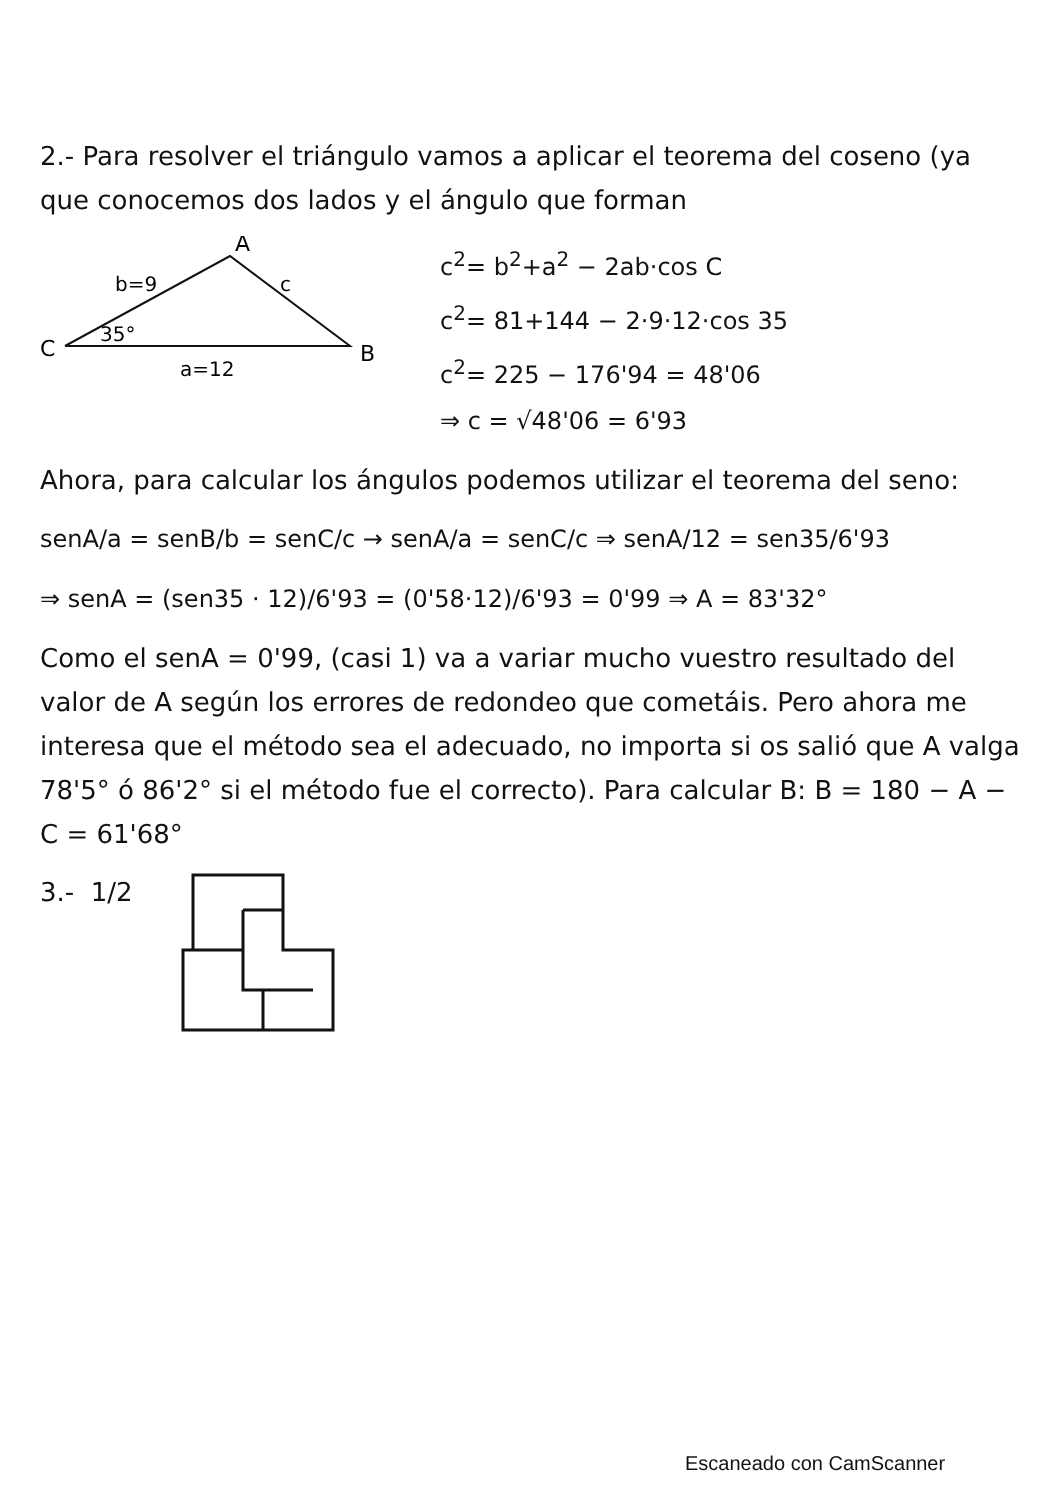2.- Para resolver el triángulo vamos a aplicar el teorema del coseno (ya que conocemos dos lados y el ángulo que forman
A
b=9
c
35°
C
B
a=12
c<sup>2</sup>= b<sup>2</sup>+a<sup>2</sup> − 2ab·cos C
c<sup>2</sup>= 81+144 − 2·9·12·cos 35
c<sup>2</sup>= 225 − 176'94 = 48'06
⇒ c = √48'06 = 6'93
Ahora, para calcular los ángulos podemos utilizar el teorema del seno:
senA/a = senB/b = senC/c → senA/a = senC/c ⇒ senA/12 = sen35/6'93
⇒ senA = (sen35 · 12)/6'93 = (0'58·12)/6'93 = 0'99 ⇒ A = 83'32°
Como el senA = 0'99, (casi 1) va a variar mucho vuestro resultado del valor de A según los errores de redondeo que cometáis. Pero ahora me interesa que el método sea el adecuado, no importa si os salió que A valga 78'5° ó 86'2° si el método fue el correcto). Para calcular B: B = 180 − A − C = 61'68°
3.- 1/2
Escaneado con CamScanner